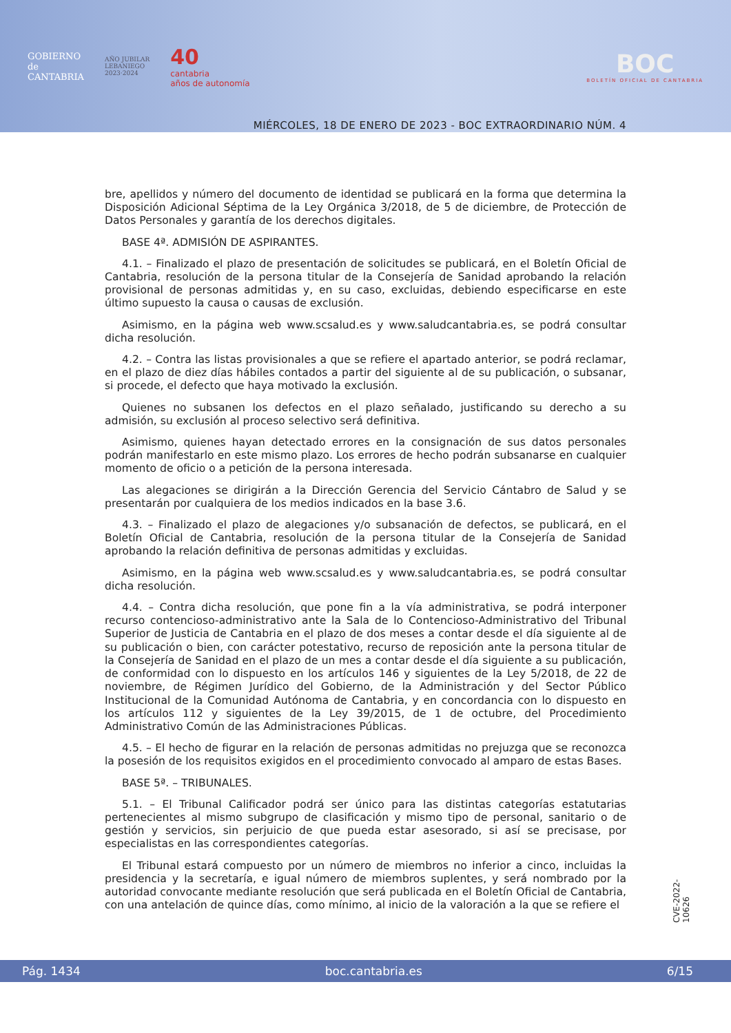GOBIERNO
de
CANTABRIA
AÑO JUBILAR
LEBANIEGO
2023·2024
40
cantabria
años de autonomía
BOC
BOLETÍN OFICIAL DE CANTABRIA
MIÉRCOLES, 18 DE ENERO DE 2023 - BOC EXTRAORDINARIO NÚM. 4
bre, apellidos y número del documento de identidad se publicará en la forma que determina la Disposición Adicional Séptima de la Ley Orgánica 3/2018, de 5 de diciembre, de Protección de Datos Personales y garantía de los derechos digitales.
BASE 4ª. ADMISIÓN DE ASPIRANTES.
4.1. – Finalizado el plazo de presentación de solicitudes se publicará, en el Boletín Oficial de Cantabria, resolución de la persona titular de la Consejería de Sanidad aprobando la relación provisional de personas admitidas y, en su caso, excluidas, debiendo especificarse en este último supuesto la causa o causas de exclusión.
Asimismo, en la página web www.scsalud.es y www.saludcantabria.es, se podrá consultar dicha resolución.
4.2. – Contra las listas provisionales a que se refiere el apartado anterior, se podrá reclamar, en el plazo de diez días hábiles contados a partir del siguiente al de su publicación, o subsanar, si procede, el defecto que haya motivado la exclusión.
Quienes no subsanen los defectos en el plazo señalado, justificando su derecho a su admisión, su exclusión al proceso selectivo será definitiva.
Asimismo, quienes hayan detectado errores en la consignación de sus datos personales podrán manifestarlo en este mismo plazo. Los errores de hecho podrán subsanarse en cualquier momento de oficio o a petición de la persona interesada.
Las alegaciones se dirigirán a la Dirección Gerencia del Servicio Cántabro de Salud y se presentarán por cualquiera de los medios indicados en la base 3.6.
4.3. – Finalizado el plazo de alegaciones y/o subsanación de defectos, se publicará, en el Boletín Oficial de Cantabria, resolución de la persona titular de la Consejería de Sanidad aprobando la relación definitiva de personas admitidas y excluidas.
Asimismo, en la página web www.scsalud.es y www.saludcantabria.es, se podrá consultar dicha resolución.
4.4. – Contra dicha resolución, que pone fin a la vía administrativa, se podrá interponer recurso contencioso-administrativo ante la Sala de lo Contencioso-Administrativo del Tribunal Superior de Justicia de Cantabria en el plazo de dos meses a contar desde el día siguiente al de su publicación o bien, con carácter potestativo, recurso de reposición ante la persona titular de la Consejería de Sanidad en el plazo de un mes a contar desde el día siguiente a su publicación, de conformidad con lo dispuesto en los artículos 146 y siguientes de la Ley 5/2018, de 22 de noviembre, de Régimen Jurídico del Gobierno, de la Administración y del Sector Público Institucional de la Comunidad Autónoma de Cantabria, y en concordancia con lo dispuesto en los artículos 112 y siguientes de la Ley 39/2015, de 1 de octubre, del Procedimiento Administrativo Común de las Administraciones Públicas.
4.5. – El hecho de figurar en la relación de personas admitidas no prejuzga que se reconozca la posesión de los requisitos exigidos en el procedimiento convocado al amparo de estas Bases.
BASE 5ª. – TRIBUNALES.
5.1. – El Tribunal Calificador podrá ser único para las distintas categorías estatutarias pertenecientes al mismo subgrupo de clasificación y mismo tipo de personal, sanitario o de gestión y servicios, sin perjuicio de que pueda estar asesorado, si así se precisase, por especialistas en las correspondientes categorías.
El Tribunal estará compuesto por un número de miembros no inferior a cinco, incluidas la presidencia y la secretaría, e igual número de miembros suplentes, y será nombrado por la autoridad convocante mediante resolución que será publicada en el Boletín Oficial de Cantabria, con una antelación de quince días, como mínimo, al inicio de la valoración a la que se refiere el
CVE-2022-10626
Pág. 1434 boc.cantabria.es 6/15